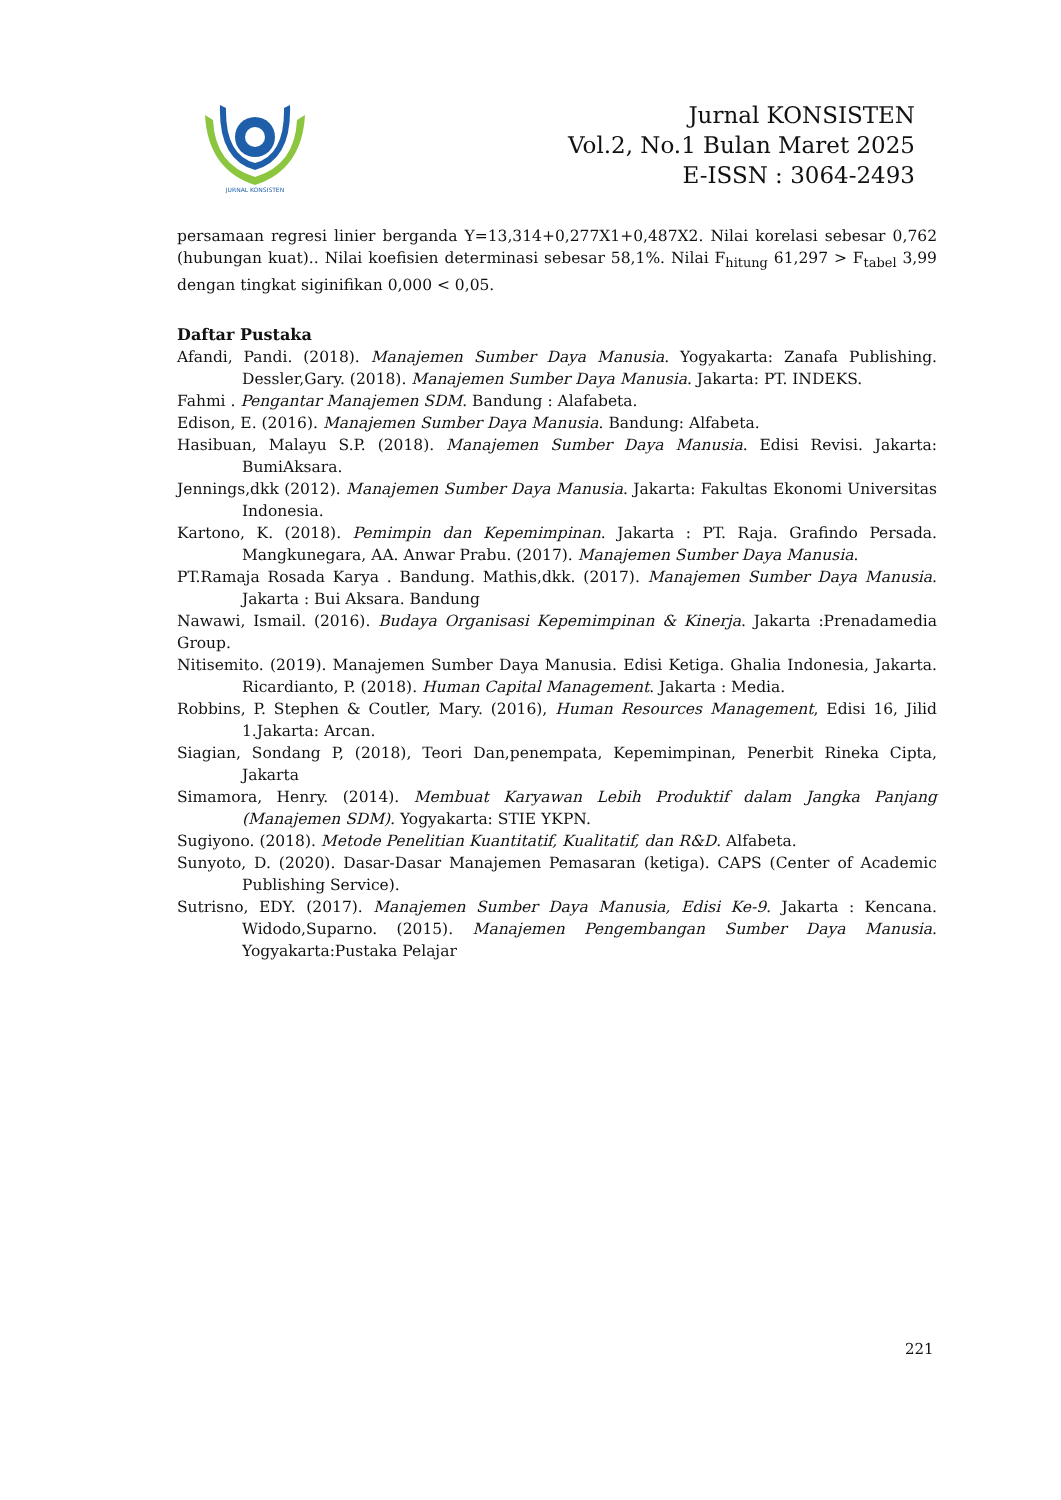JURNAL KONSISTEN
Jurnal KONSISTEN
Vol.2, No.1 Bulan Maret 2025
E-ISSN : 3064-2493
persamaan regresi linier berganda Y=13,314+0,277X1+0,487X2. Nilai korelasi sebesar 0,762 (hubungan kuat).. Nilai koefisien determinasi sebesar 58,1%. Nilai F<sub>hitung</sub> 61,297 > F<sub>tabel</sub> 3,99 dengan tingkat siginifikan 0,000 < 0,05.
Daftar Pustaka
Afandi, Pandi. (2018). Manajemen Sumber Daya Manusia. Yogyakarta: Zanafa Publishing. Dessler,Gary. (2018). Manajemen Sumber Daya Manusia. Jakarta: PT. INDEKS.
Fahmi . Pengantar Manajemen SDM. Bandung : Alafabeta.
Edison, E. (2016). Manajemen Sumber Daya Manusia. Bandung: Alfabeta.
Hasibuan, Malayu S.P. (2018). Manajemen Sumber Daya Manusia. Edisi Revisi. Jakarta: BumiAksara.
Jennings,dkk (2012). Manajemen Sumber Daya Manusia. Jakarta: Fakultas Ekonomi Universitas Indonesia.
Kartono, K. (2018). Pemimpin dan Kepemimpinan. Jakarta : PT. Raja. Grafindo Persada. Mangkunegara, AA. Anwar Prabu. (2017). Manajemen Sumber Daya Manusia.
PT.Ramaja Rosada Karya . Bandung. Mathis,dkk. (2017). Manajemen Sumber Daya Manusia. Jakarta : Bui Aksara. Bandung
Nawawi, Ismail. (2016). Budaya Organisasi Kepemimpinan & Kinerja. Jakarta :Prenadamedia Group.
Nitisemito. (2019). Manajemen Sumber Daya Manusia. Edisi Ketiga. Ghalia Indonesia, Jakarta. Ricardianto, P. (2018). Human Capital Management. Jakarta : Media.
Robbins, P. Stephen & Coutler, Mary. (2016), Human Resources Management, Edisi 16, Jilid 1.Jakarta: Arcan.
Siagian, Sondang P, (2018), Teori Dan,penempata, Kepemimpinan, Penerbit Rineka Cipta, Jakarta
Simamora, Henry. (2014). Membuat Karyawan Lebih Produktif dalam Jangka Panjang (Manajemen SDM). Yogyakarta: STIE YKPN.
Sugiyono. (2018). Metode Penelitian Kuantitatif, Kualitatif, dan R&D. Alfabeta.
Sunyoto, D. (2020). Dasar-Dasar Manajemen Pemasaran (ketiga). CAPS (Center of Academic Publishing Service).
Sutrisno, EDY. (2017). Manajemen Sumber Daya Manusia, Edisi Ke-9. Jakarta : Kencana. Widodo,Suparno. (2015). Manajemen Pengembangan Sumber Daya Manusia. Yogyakarta:Pustaka Pelajar
221